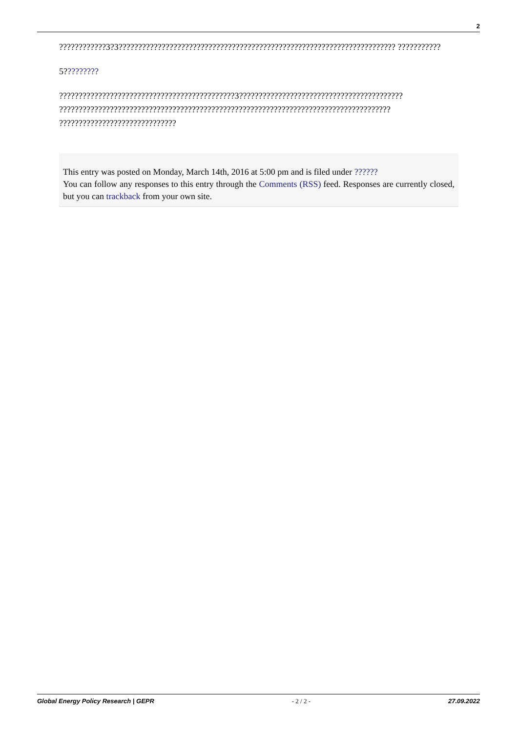2
????????????3?3??????????????????????????????????????????????????????????????????????? ???????????
5?????????
?????????????????????????????????????????????3?????????????????????????????????????????? ????????????????????????????????????????????????????????????????????????????????????? ??????????????????????????????
This entry was posted on Monday, March 14th, 2016 at 5:00 pm and is filed under ??????
You can follow any responses to this entry through the Comments (RSS) feed. Responses are currently closed, but you can trackback from your own site.
Global Energy Policy Research | GEPR - 2 / 2 - 27.09.2022